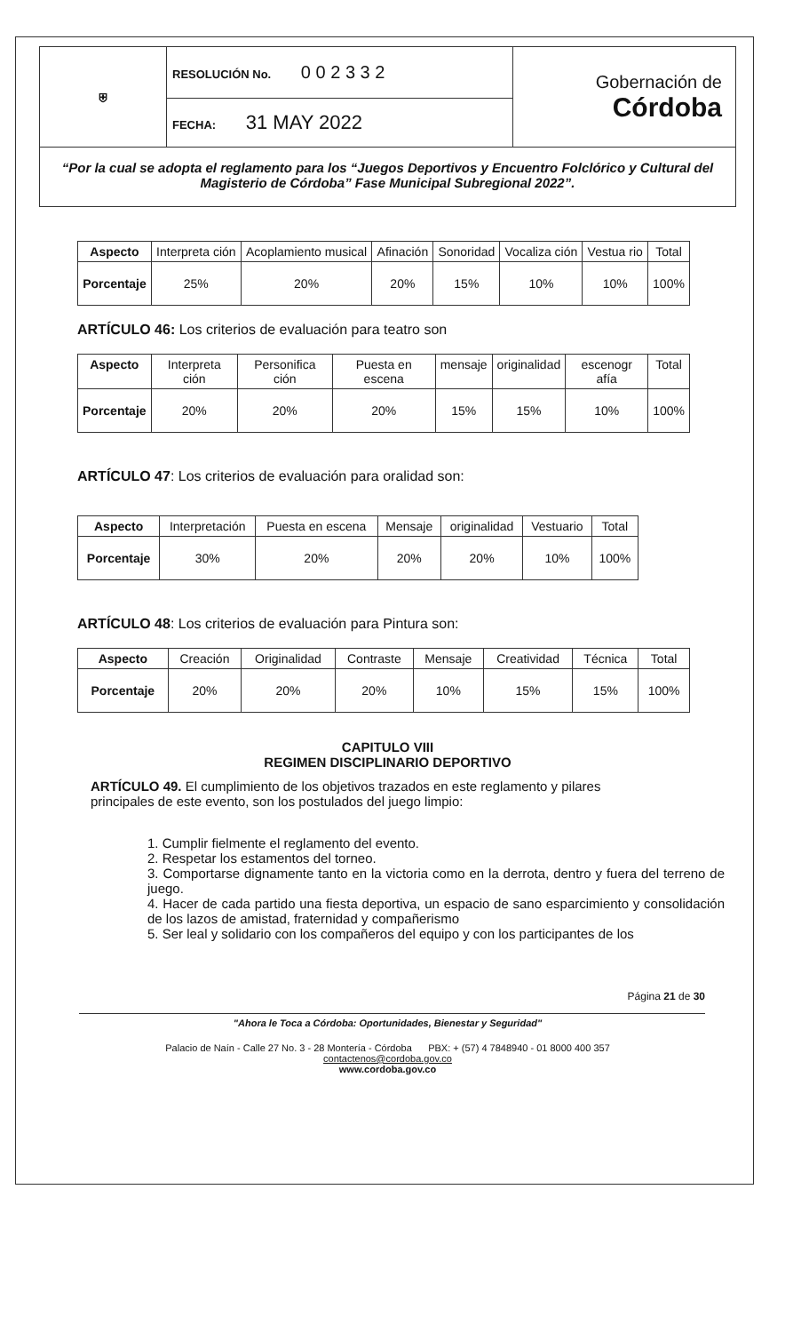| ⛨ | RESOLUCIÓN No. 0 0 2 3 3 2 | Gobernación de Córdoba |
| | FECHA: 31 MAY 2022 | |
“Por la cual se adopta el reglamento para los “Juegos Deportivos y Encuentro Folclórico y Cultural del Magisterio de Córdoba” Fase Municipal Subregional 2022”.
| Aspecto | Interpreta ción | Acoplamiento musical | Afinación | Sonoridad | Vocaliza ción | Vestua rio | Total |
| --- | --- | --- | --- | --- | --- | --- | --- |
| Porcentaje | 25% | 20% | 20% | 15% | 10% | 10% | 100% |
ARTÍCULO 46: Los criterios de evaluación para teatro son
| Aspecto | Interpreta ción | Personifica ción | Puesta en escena | mensaje | originalidad | escenogr afía | Total |
| --- | --- | --- | --- | --- | --- | --- | --- |
| Porcentaje | 20% | 20% | 20% | 15% | 15% | 10% | 100% |
ARTÍCULO 47: Los criterios de evaluación para oralidad son:
| Aspecto | Interpretación | Puesta en escena | Mensaje | originalidad | Vestuario | Total |
| --- | --- | --- | --- | --- | --- | --- |
| Porcentaje | 30% | 20% | 20% | 20% | 10% | 100% |
ARTÍCULO 48: Los criterios de evaluación para Pintura son:
| Aspecto | Creación | Originalidad | Contraste | Mensaje | Creatividad | Técnica | Total |
| --- | --- | --- | --- | --- | --- | --- | --- |
| Porcentaje | 20% | 20% | 20% | 10% | 15% | 15% | 100% |
CAPITULO VIII
REGIMEN DISCIPLINARIO DEPORTIVO
ARTÍCULO 49. El cumplimiento de los objetivos trazados en este reglamento y pilares principales de este evento, son los postulados del juego limpio:
1. Cumplir fielmente el reglamento del evento.
2. Respetar los estamentos del torneo.
3. Comportarse dignamente tanto en la victoria como en la derrota, dentro y fuera del terreno de juego.
4. Hacer de cada partido una fiesta deportiva, un espacio de sano esparcimiento y consolidación de los lazos de amistad, fraternidad y compañerismo
5. Ser leal y solidario con los compañeros del equipo y con los participantes de los
Página 21 de 30
"Ahora le Toca a Córdoba: Oportunidades, Bienestar y Seguridad"
Palacio de Naín - Calle 27 No. 3 - 28 Montería - Córdoba PBX: + (57) 4 7848940 - 01 8000 400 357
contactenos@cordoba.gov.co
www.cordoba.gov.co